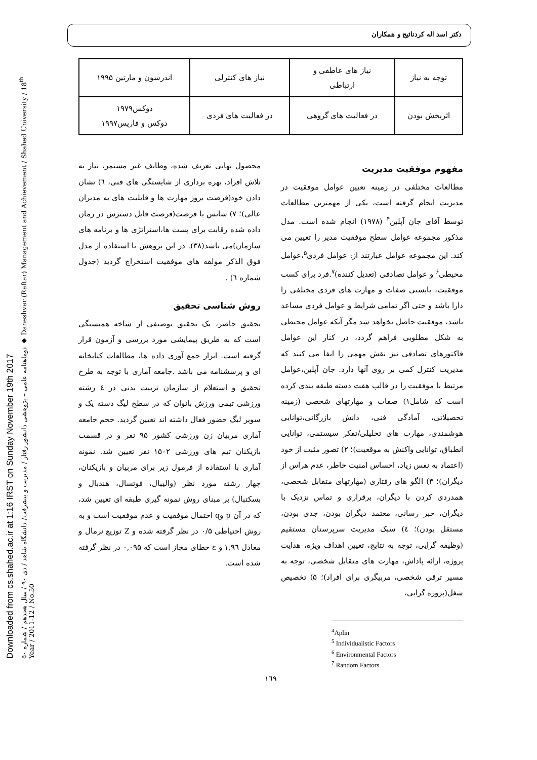Downloaded from cs.shahed.ac.ir at 1:16 IRST on Sunday November 19th 2017
دوماهنامه علمی – پژوهشی دانشور رفتار / مدیریت و پیشرفت/ دانشگاه شاهد / دی ۹۰ / سال هجدهم / شماره ۵۰ ◆ Daneshvar (Raftar) Management and Achievement / Shahed University / 18<sup>th</sup> Year / 2011-12 / No.50
دکتر اسد اله کردنائیج و همکاران
| توجه به نیاز | نیاز های عاطفی و ارتباطی | نیاز های کنترلی | اندرسون و مارتین ۱۹۹۵ |
| اثربخش بودن | در فعالیت های گروهی | در فعالیت های فردی | دوکس۱۹۷۹ دوکس و فاریس۱۹۹۷ |
مفهوم موفقیت مدیریت
مطالعات مختلفی در زمینه تعیین عوامل موفقیت در مدیریت انجام گرفته است، یکی از مهمترین مطالعات توسط آقای جان آپلین<sup>۴</sup> (۱۹۷۸) انجام شده است. مدل مذکور مجموعه عوامل سطح موفقیت مدیر را تعیین می کند. این مجموعه عوامل عبارتند از: عوامل فردی<sup>۵</sup>،عوامل محیطی<sup>۶</sup> و عوامل تصادفی (تعدیل کننده)<sup>۷</sup>.فرد برای کسب موفقیت، بایستی صفات و مهارت های فردی مختلفی را دارا باشد و حتی اگر تمامی شرایط و عوامل فردی مساعد باشد، موفقیت حاصل نخواهد شد مگر آنکه عوامل محیطی به شکل مطلوبی فراهم گردد، در کنار این عوامل فاکتورهای تصادفی نیز نقش مهمی را ایفا می کنند که مدیریت کنترل کمی بر روی آنها دارد. جان آپلین،عوامل مرتبط با موفقیت را در قالب هفت دسته طبقه بندی کرده است که شامل۱) صفات و مهارتهای شخصی (زمینه تحصیلاتی، آمادگی فنی، دانش بازرگانی،توانایی هوشمندی، مهارت های تحلیلی/تفکر سیستمی، توانایی انطباق، توانایی واکنش به موقعیت)؛ ۲) تصور مثبت از خود (اعتماد به نفس زیاد، احساس امنیت خاطر، عدم هراس از دیگران)؛ ۳) الگو های رفتاری (مهارتهای متقابل شخصی، همدردی کردن با دیگران، برقراری و تماس نزدیک با دیگران، خبر رسانی، معتمد دیگران بودن، جدی بودن، مستقل بودن)؛ ٤) سبک مدیریت سرپرستان مستقیم (وظیفه گرایی، توجه به نتایج، تعیین اهداف ویژه، هدایت پروژه، ارائه پاداش، مهارت های متقابل شخصی، توجه به مسیر ترقی شخصی، مربیگری برای افراد)؛ ۵) تخصیص شغل(پروژه گرایی،
<sup>4</sup> Aplin
<sup>5</sup> Individualistic Factors
<sup>6</sup> Environmental Factors
<sup>7</sup> Random Factors
محصول نهایی تعریف شده، وظایف غیر مستمر، نیاز به تلاش افراد، بهره برداری از شایستگی های فنی، ٦) نشان دادن خود(فرصت بروز مهارت ها و قابلیت های به مدیران عالی)؛ ۷) شانس یا فرصت(فرصت قابل دسترس در زمان داده شده رقابت برای پست ها،استراتژی ها و برنامه های سازمان)می باشد(۳۸). در این پژوهش با استفاده از مدل فوق الذکر مولفه های موفقیت استخراج گردید (جدول شماره ٦) .
روش شناسی تحقیق
تحقیق حاضر، یک تحقیق توصیفی از شاخه همبستگی است که به طریق پیمایشی مورد بررسی و آزمون قرار گرفته است. ابزار جمع آوری داده ها، مطالعات کتابخانه ای و پرسشنامه می باشد .جامعه آماری با توجه به طرح تحقیق و استعلام از سازمان تربیت بدنی در ٤ رشته ورزشی تیمی ورزش بانوان که در سطح لیگ دسته یک و سوپر لیگ حضور فعال داشته اند تعیین گردید. حجم جامعه آماری مربیان زن ورزشی کشور ۹۵ نفر و در قسمت بازیکنان تیم های ورزشی ۱۵۰۲ نفر تعیین شد. نمونه آماری با استفاده از فرمول زیر برای مربیان و بازیکنان، چهار رشته مورد نظر (والیبال، فوتسال، هندبال و بسکتبال) بر مبنای روش نمونه گیری طبقه ای تعیین شد، که در آن p وq احتمال موفقیت و عدم موفقیت است و به روش احتیاطی ۰/۵ در نظر گرفته شده و Z توزیع نرمال و معادل ۱,۹٦ و ε خطای مجاز است که ۰,۰۹۵ در نظر گرفته شده است.
۱٦۹